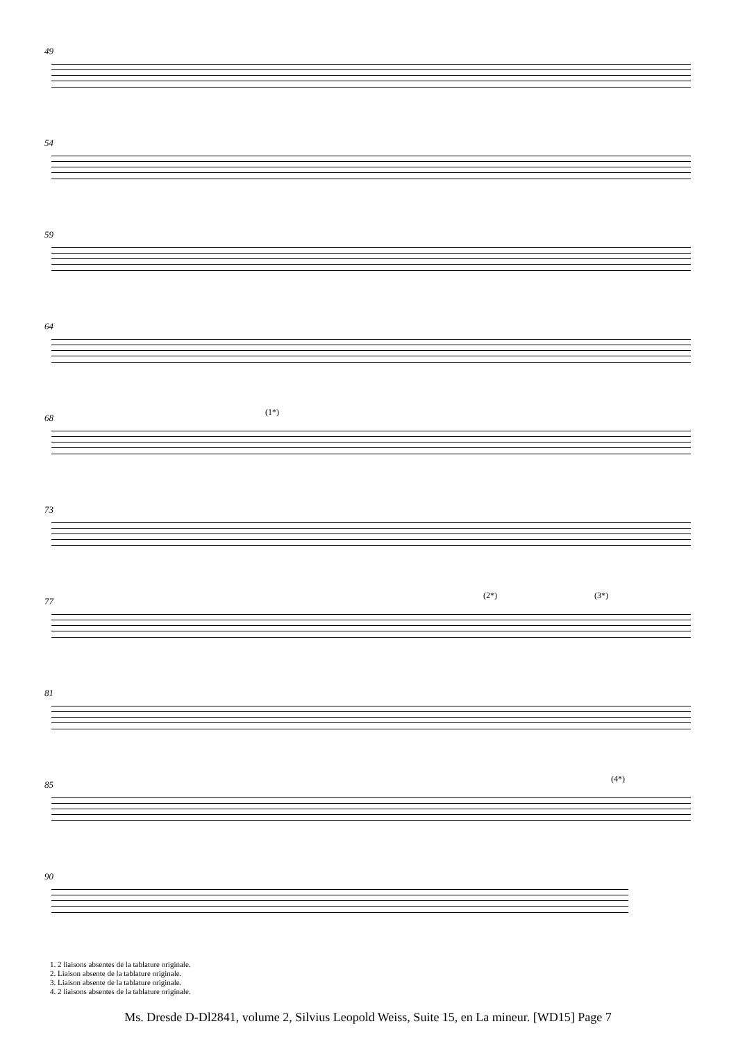49
54
59
64
68
(1*)
73
77
(2*) (3*)
81
85
(4*)
90
1. 2 liaisons absentes de la tablature originale.
2. Liaison absente de la tablature originale.
3. Liaison absente de la tablature originale.
4. 2 liaisons absentes de la tablature originale.
Ms. Dresde D-Dl2841, volume 2, Silvius Leopold Weiss, Suite 15, en La mineur. [WD15] Page 7